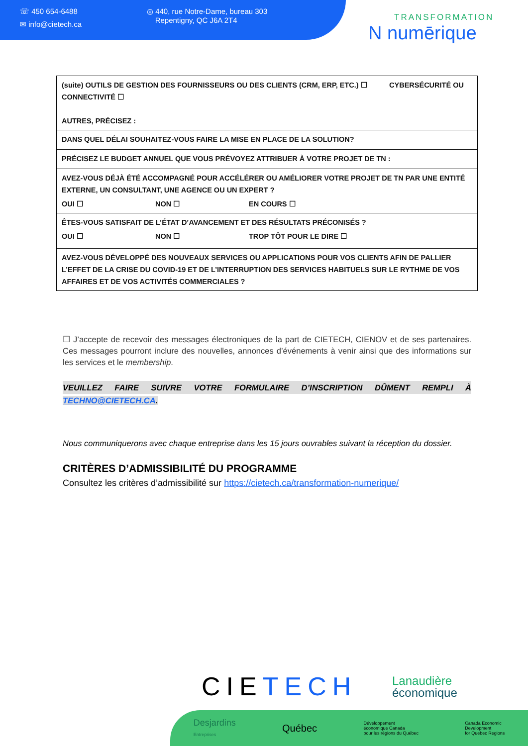☏ 450 654-6488
✉ info@cietech.ca
◎ 440, rue Notre-Dame, bureau 303
Repentigny, QC J6A 2T4
TRANSFORMATION
N numērique
| (suite) OUTILS DE GESTION DES FOURNISSEURS OU DES CLIENTS (CRM, ERP, ETC.) ☐ CYBERSÉCURITÉ OU CONNECTIVITÉ ☐ AUTRES, PRÉCISEZ : |
| DANS QUEL DÉLAI SOUHAITEZ-VOUS FAIRE LA MISE EN PLACE DE LA SOLUTION? |
| PRÉCISEZ LE BUDGET ANNUEL QUE VOUS PRÉVOYEZ ATTRIBUER À VOTRE PROJET DE TN : |
| AVEZ-VOUS DÉJÀ ÉTÉ ACCOMPAGNÉ POUR ACCÉLÉRER OU AMÉLIORER VOTRE PROJET DE TN PAR UNE ENTITÉ EXTERNE, UN CONSULTANT, UNE AGENCE OU UN EXPERT ? OUI ☐ NON ☐ EN COURS ☐ |
| ÊTES-VOUS SATISFAIT DE L’ÉTAT D’AVANCEMENT ET DES RÉSULTATS PRÉCONISÉS ? OUI ☐ NON ☐ TROP TÔT POUR LE DIRE ☐ |
| AVEZ-VOUS DÉVELOPPÉ DES NOUVEAUX SERVICES OU APPLICATIONS POUR VOS CLIENTS AFIN DE PALLIER L’EFFET DE LA CRISE DU COVID-19 ET DE L’INTERRUPTION DES SERVICES HABITUELS SUR LE RYTHME DE VOS AFFAIRES ET DE VOS ACTIVITÉS COMMERCIALES ? |
☐ J’accepte de recevoir des messages électroniques de la part de CIETECH, CIENOV et de ses partenaires. Ces messages pourront inclure des nouvelles, annonces d’événements à venir ainsi que des informations sur les services et le membership.
VEUILLEZ FAIRE SUIVRE VOTRE FORMULAIRE D’INSCRIPTION DÛMENT REMPLI À
TECHNO@CIETECH.CA.
Nous communiquerons avec chaque entreprise dans les 15 jours ouvrables suivant la réception du dossier.
CRITÈRES D’ADMISSIBILITÉ DU PROGRAMME
Consultez les critères d’admissibilité sur https://cietech.ca/transformation-numerique/
CIETECH
Lanaudière
économique
Desjardins
Entreprises Québec Développement
économique Canada
pour les régions du Québec Canada Economic
Development
for Quebec Regions